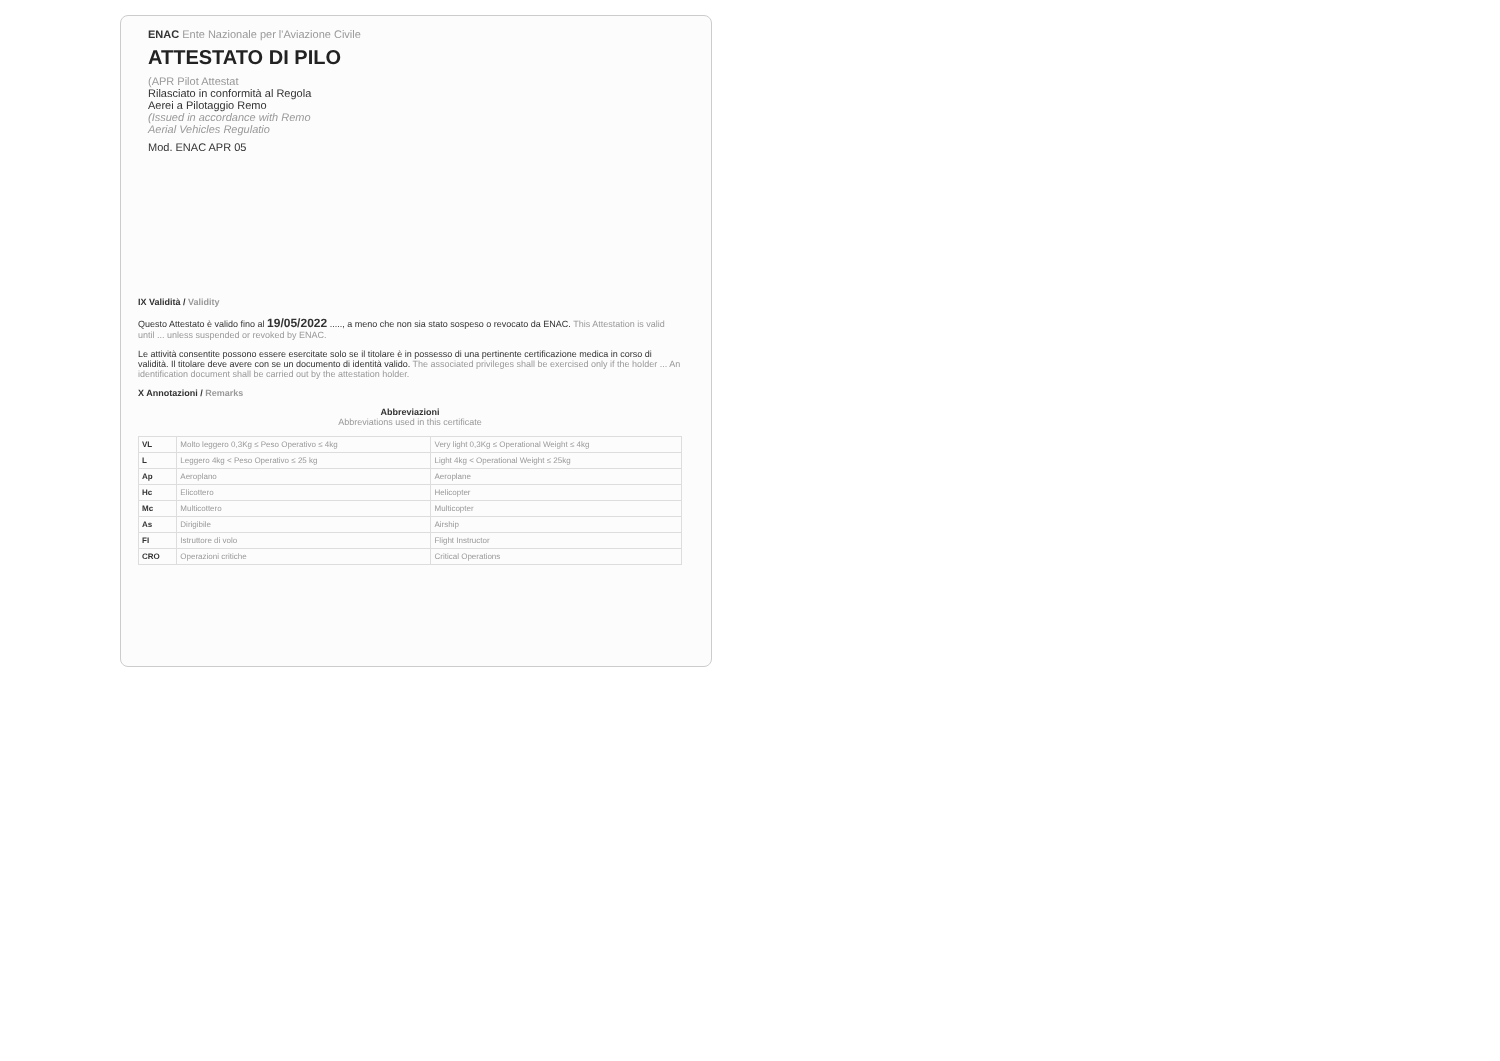ENAC Ente Nazionale per l'Aviazione Civile
ATTESTATO DI PILO
(APR Pilot Attestat
Rilasciato in conformità al Regola
Aerei a Pilotaggio Remo
(Issued in accordance with Remo
Aerial Vehicles Regulatio
Mod. ENAC APR 05
IX Validità / Validity
Questo Attestato è valido fino al 19/05/2022 ....., a meno che non sia stato sospeso o revocato da ENAC. This Attestation is valid until ... unless suspended or revoked by ENAC.
Le attività consentite possono essere esercitate solo se il titolare è in possesso di una pertinente certificazione medica in corso di validità. Il titolare deve avere con se un documento di identità valido. The associated privileges shall be exercised only if the holder ... An identification document shall be carried out by the attestation holder.
X Annotazioni / Remarks
Abbreviazioni
Abbreviations used in this certificate
| VL | Molto leggero 0,3Kg ≤ Peso Operativo ≤ 4kg | Very light 0,3Kg ≤ Operational Weight ≤ 4kg |
| L | Leggero 4kg < Peso Operativo ≤ 25 kg | Light 4kg < Operational Weight ≤ 25kg |
| Ap | Aeroplano | Aeroplane |
| Hc | Elicottero | Helicopter |
| Mc | Multicottero | Multicopter |
| As | Dirigibile | Airship |
| FI | Istruttore di volo | Flight Instructor |
| CRO | Operazioni critiche | Critical Operations |